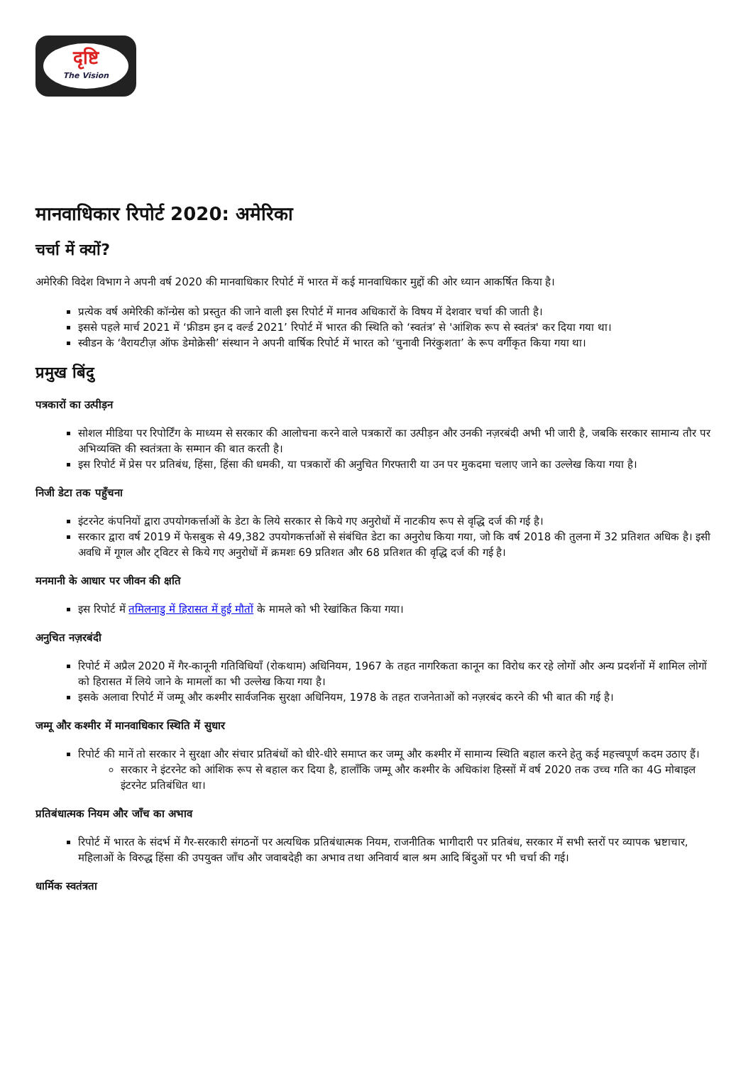दृष्टि
The Vision
मानवाधिकार रिपोर्ट 2020: अमेरिका
चर्चा में क्यों?
अमेरिकी विदेश विभाग ने अपनी वर्ष 2020 की मानवाधिकार रिपोर्ट में भारत में कई मानवाधिकार मुद्दों की ओर ध्यान आकर्षित किया है।
प्रत्येक वर्ष अमेरिकी कॉन्ग्रेस को प्रस्तुत की जाने वाली इस रिपोर्ट में मानव अधिकारों के विषय में देशवार चर्चा की जाती है।
इससे पहले मार्च 2021 में ‘फ्रीडम इन द वर्ल्ड 2021’ रिपोर्ट में भारत की स्थिति को ‘स्वतंत्र’ से 'आंशिक रूप से स्वतंत्र' कर दिया गया था।
स्वीडन के ‘वैरायटीज़ ऑफ डेमोक्रेसी’ संस्थान ने अपनी वार्षिक रिपोर्ट में भारत को ‘चुनावी निरंकुशता’ के रूप वर्गीकृत किया गया था।
प्रमुख बिंदु
पत्रकारों का उत्पीड़न
सोशल मीडिया पर रिपोर्टिंग के माध्यम से सरकार की आलोचना करने वाले पत्रकारों का उत्पीड़न और उनकी नज़रबंदी अभी भी जारी है, जबकि सरकार सामान्य तौर पर अभिव्यक्ति की स्वतंत्रता के सम्मान की बात करती है।
इस रिपोर्ट में प्रेस पर प्रतिबंध, हिंसा, हिंसा की धमकी, या पत्रकारों की अनुचित गिरफ्तारी या उन पर मुकदमा चलाए जाने का उल्लेख किया गया है।
निजी डेटा तक पहुँचना
इंटरनेट कंपनियों द्वारा उपयोगकर्त्ताओं के डेटा के लिये सरकार से किये गए अनुरोधों में नाटकीय रूप से वृद्धि दर्ज की गई है।
सरकार द्वारा वर्ष 2019 में फेसबुक से 49,382 उपयोगकर्त्ताओं से संबंधित डेटा का अनुरोध किया गया, जो कि वर्ष 2018 की तुलना में 32 प्रतिशत अधिक है। इसी अवधि में गूगल और ट्विटर से किये गए अनुरोधों में क्रमशः 69 प्रतिशत और 68 प्रतिशत की वृद्धि दर्ज की गई है।
मनमानी के आधार पर जीवन की क्षति
इस रिपोर्ट में तमिलनाडु में हिरासत में हुई मौतों के मामले को भी रेखांकित किया गया।
अनुचित नज़रबंदी
रिपोर्ट में अप्रैल 2020 में गैर-कानूनी गतिविधियाँ (रोकथाम) अधिनियम, 1967 के तहत नागरिकता कानून का विरोध कर रहे लोगों और अन्य प्रदर्शनों में शामिल लोगों को हिरासत में लिये जाने के मामलों का भी उल्लेख किया गया है।
इसके अलावा रिपोर्ट में जम्मू और कश्मीर सार्वजनिक सुरक्षा अधिनियम, 1978 के तहत राजनेताओं को नज़रबंद करने की भी बात की गई है।
जम्मू और कश्मीर में मानवाधिकार स्थिति में सुधार
रिपोर्ट की मानें तो सरकार ने सुरक्षा और संचार प्रतिबंधों को धीरे-धीरे समाप्त कर जम्मू और कश्मीर में सामान्य स्थिति बहाल करने हेतु कई महत्त्वपूर्ण कदम उठाए हैं।
सरकार ने इंटरनेट को आंशिक रूप से बहाल कर दिया है, हालाँकि जम्मू और कश्मीर के अधिकांश हिस्सों में वर्ष 2020 तक उच्च गति का 4G मोबाइल इंटरनेट प्रतिबंधित था।
प्रतिबंधात्मक नियम और जाँच का अभाव
रिपोर्ट में भारत के संदर्भ में गैर-सरकारी संगठनों पर अत्यधिक प्रतिबंधात्मक नियम, राजनीतिक भागीदारी पर प्रतिबंध, सरकार में सभी स्तरों पर व्यापक भ्रष्टाचार, महिलाओं के विरुद्ध हिंसा की उपयुक्त जाँच और जवाबदेही का अभाव तथा अनिवार्य बाल श्रम आदि बिंदुओं पर भी चर्चा की गई।
धार्मिक स्वतंत्रता